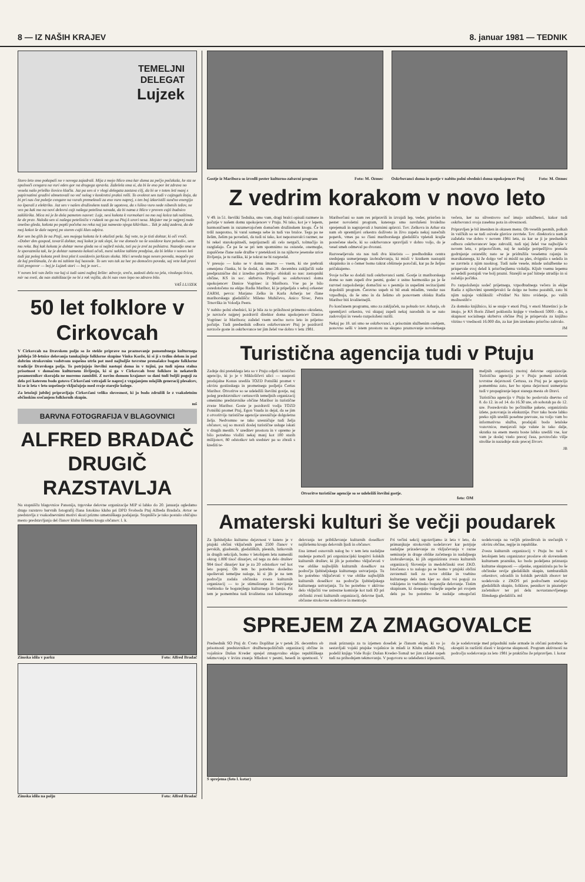8 — IZ NAŠIH KRAJEV 8. januar 1981 — TEDNIK
TEMELJNI
DELEGAT
Lujzek
Storo leto smo pokopali no v novega zajadrali. Mija z mojo Mico sma kar duma za pečjo počakala, ke sta se opulnoči cengara na vuri eden gor na drugega spravla. Zaželela sma si, da bi še eno por let zdrava no vesela našo prleško ilovico klačla. Jaz pa sen si v vlogi delegata zastava cilj, da bi se v toten leti manj s papirnatimi gradivi obmetovali no več nolog v konkretni praksi rešli. To ovokrot sen tudi v cajtngah šteja, da bi pri nas čez poletje cengare na vurah premeknoli za eno vuro naprej, s ten boj izkoristili sunčno energijo no šparali z elektriko. Jaz sen v našen družinskem tozdi že ugotova, da s hišno vuro nede nibenih težov, ne ven pa kak mo na novi delovni cajt našega petelina navada, da bi nama z Mico v proven cajti budnico zakikirika. Mica mi je že dola pameten nasvet: Lujz, nesi kokota k vurmohari no mo naj kolca tak naštima, ke de prav. Naloža sen si našega peteliniča v rukzok no ga na Ptuj k urori nesa. Mojster me je najprej malo smešno gleda, kokota po popki počoha no reka naj jaz namesto njega kikirikan... Tak je zdaj zadeva, da de moj kokot še dale naprej po storen cajti klun odpira.
Ker sen ba glih že na Ptuji, sen mojega kokota še k okulisti pela. Saj vete, to je tisti dohtar, ki oči vroči. »Dober den gospod, tovariš dohtar, moj kokot je tak slepi, ke vse domoče no še sosidove kure pohodi«, sem mu reka. Boj kak kokota je dohtar mene gleda no si najbrž misla, toti pa je zrel za psihiatra. Nazodjo sma se le sporazmila tak, ke je dohtar namesto kokoti očoli, meni nekšne tablete predpisa, da bi lehko v noven leti tudi jaz poleg kokota prek krez plot k sosidovin jarkican skoka. Mici seveda toga nesen poveda, mogoče pa de kaj preštimala, če do mi tablete kaj hasnole. To sen van tak za hec po domočen poveda, saj vete kak provi tisti pregovor — boj je Lujzek stori — boj je nori...
V noven leti van želin vse kaj si tudi sami najboj želite: zdrovje, srečo, zadosti dela no jela, vinskega švica, mir na sveti, da nan stabilizacije ne bi z rok vujšla, da bi nan vsen lepo no zdravo bilo.
VAŠ LUJZEK
50 let folklore v Cirkovcah
V Cirkovcah na Dravskem polju so že stekle priprave na praznovanje pomembnega kulturnega jubileja 50-letnice delovanja tamkajšnje folklorne skupine Vinko Korže, ki si ji s trdim delom in pod dobrim strokovnim vodstvom uspešno utrla pot med najboljše tovrstne prenašalce bogate folklorne tradicije Dravskega polja. To potrjujejo številni nastopi doma in v tujini, pa tudi njena stalna prisotnost v domačem kulturnem življenju, ki si ga v Cirkovcah brez folklore in nekaterih posameznikov skorajda ne moremo zamisliti. Z novim domom krajanov so dani tudi boljši pogoji za delo pri katerem bodo gotovo Cirkovčani vztrajali še naprej z vzgajanjem mlajših generacij plesalcev, ki se iz leta v leto uspešneje vključujejo med svoje starejše kolege.
Za letošnji jubilej pripravljajo Cirkovčani veliko slovesnost, ki jo bodo združili še z vsakoletnim občinskim srečanjem folklornih skupin.
mš
BARVNA FOTOGRAFIJA V BLAGOVNICI
ALFRED BRADAČ DRUGIČ RAZSTAVLJA
Na stopnišču blagovnice Panonija, trgovske delovne organizacije MIP si lahko do 20. januarja ogledamo drugo razstavo barvnih fotografij člana fotokino kluba pri DPD Svoboda Ptuj Alfreda Bradača. Avtor se predstavlja z vsakodnevnimi motivi skozi prizmo umetniškega podajanja. Stopnišče je tako postalo običajno mesto predstavljanja del članov kluba širšemu krogu občanov. l. k.
Zimska idila v parku Foto: Alfred Bradač
Zimska idila na polju Foto: Alfred Bradač
Gostje iz Maribora so izvedli pester kulturno-zabavni program Foto: M. Ozmec
Oskrbovanci doma in gostje v nabito polni obednici doma upokojencev Ptuj Foto: M. Ozmec
Z vedrim korakom v novo leto
V 49. in 51. številki Tednika, smo vam, dragi bralci opisali razmere in počutje v našem domu upokojencev v Ptuju. Ni tako, kot je v lepem, harmoničnem in razumevajočem domačem družinskem krogu. Če bi trdil nasprotno, bi varal samega sebe in tudi vas bralce. Tega pa ne želim, želim pa povedati, da tudi ni tako, kot nepoznavalci razmer, ne bi rekel starokopitneži, neprijazneži ali celo nergači, tolmačijo in razglašajo. Če pa še se pri tem spomnimo na ostarele, onemogle, zapuščene člane naše družbe v preteklosti in na njihove jesenske urice življenja, je tu razlika, ki je tokrat ne bi razpredal.
V presojo — kako se v domu imamo — vsem, ki ste prebrali omenjena članka, bi še dodal, da smo 29. decembra zaključili naše predpraznične dni z izredno prireditvijo: obiskali so nas: zastopniki občine, KS in soc. skrbstva. Prispeli so oskrbovanci doma upokojencev Danice Vogrinec iz Maribora. Vse pa je bilo osredotočeno na ekipo Radia Maribor, ki je pripeljala s seboj orkester ZARM, pevca: Marjano Zelko in Karla Arherja ter člane mariborskega gledališča: Mileno Muhičevo, Anico Sivec, Petra Trnovška in Volodja Peera.
V nabito polni obednici, ki je bila za to priložnost primerno okrašena, je navzoče najprej pozdravil direktor doma upokojencev Danice Vogrinec iz Maribora; zaželel vsem srečno novo leto in prijetno počutje. Tudi predsednik odbora oskrbovancev Ptuj je pozdravil navzoče goste in oskrbovance ter jim želel vse dobro v letu 1981.
Mariborčani so nam res pripravili in izvajali lep, veder, prisrčen in pester novoletni program, katerega smo navdušeni hvaležno sprejemali in nagrajevali z burnimi aplavzi. Tov. Zelkova in Arhar sta nam ob spremljavi orkestra doživeto in živo zapela nekaj narečnih popevk, vmes pa so člani mariborskega gledališča vpletali krajše posrečene skeče, ki so oskrbovance spravljali v dobro voljo, da je vesel smeh odmeval po dvorani.
Razveseljevala sta nas tudi dva kitarista — predhodnika centra srednjega usmerjenega izobraževanja, ki misli v kratkem nastopiti skupinsko in o čemer bomo takrat obširneje poročali, kar pa že željno pričakujemo.
Svoje točke so dodali tudi oskrbovanci sami. Gostje iz mariborskega doma so nam zapeli dve pesmi, godec z ustno harmoniko pa je še razvnel razpoloženje; domačini so s pesmijo in uspelimi recitacijami dopolnili program. Čeravno uspeh ni bil enak mladim, vendar nas vzpodbuja, da še smo in da želimo ob ponovnem obisku Radia Maribor biti kvalitetnejši.
Po končanem programu, smo za zaključek, na pobudo tov. Arharja, ob spremljavi orkestra, vsi skupaj zapeli nekaj narodnih in se nato zadovoljni in veselo razpoloženi razšli.
Nekaj po 18. uri smo se oskrbovanci, s prisotnim službenim osebjem, ponovno sešli v istem prostoru na skupno praznovanje novoletnega večera, ker na silvestrovo noč imajo uslužbenci, kakor tudi oskrbovanci svoja zasebna pota in obveznosti.
Pripravljen je bil imeniten in okusen menu. Ob veselih pesmih, polkah in valčkih so se tudi osivele glavice zavrtele. Tov. direktorica nam je zaželela vse dobro v novem 1981 letu, za kar se ji je predsednik odbora oskrbovancev lepo zahvalil, tudi njej želel vse najboljše v novem letu, s priporočilom, naj še nadalje potrpežljivo prenaša godrnjanje ostarelih; nato se je pridružila veselemu rajanju in marsikaterega, ki že dolgo več ni mislil na ples, dvignila s sedeža in se zavrtela z njim naokrog. Tudi naše vesele, mlade uslužbenke so prispevale svoj delež k prisrčnejšemu vzdušju. Kljub vsemu lepemu so sedeži postajali vse bolj prazni. Starejši se pač hitreje utrudijo in si zaželijo počitka.
Po razpoloženju sodeč prijetnega, vzpodbudnega večera in ekipe Radia z njihovimi spremljevalci še dolgo ne bomo pozabili, zato bi njim najraje vzkliknili: »Pridite! Na hitro svidenje, po vaših možnostih!«
Za domsko knjižnico, ki se snuje v enoti Ptuj, v enoti Muretinci jo že imajo, je KS Boris Ziherl poklonila knjige v vrednosti 5000.- din, a skupnost socialnega skrbstva občine Ptuj je prispevala za knjižno vitrino v vrednosti 16.000 din, za kar jim izrekamo prisrčno zahvalo.
JM
Turistična agencija tudi v Ptuju
Zadnje dni preteklega leta so v Ptuju odprli turistično agencijo, ki jo je v Miklošičevi ulici — nasproti prodajalne Konus uredila TOZD Potniški promet v okviru gostinskega in prometnega podjetja Certus Maribor. Otvoritve so se udeležili številni gostje, naj poleg predstavnikov certusovih temeljnih organizacij omenimo predstavnike občine Maribor in turistične zveze Maribor. Goste je pozdravil vodja TOZD Potniški promet Ptuj, Egon Vauda in dejal, da se jim z otvoritvijo turistične agencije uresničuje dolgoletna želja. Nedvomno se tako uresničuje tudi želja občanov, saj so morali doslej turistične usluge iskati v drugih mestih. V ureditev prostora in v opremo je bilo potrebno vložiti nekaj manj kot 100 starih milijonov, 80 odstotkov teh sredstev pa so zbrali s krediti te-
Otvoritve turistične agencije so se udeležili številni gostje.
foto: OM
meljnih organizacij znotraj delovne organizacije. Turistična agencija je v Ptuju pomeni začetek tovrstne dejavnosti Certusa, za Ptuj pa je agencija pomembna zato, ker bo njena dejavnost usmerjena tudi v propagiranje lepot starega mesta ob Dravi.
Turistična agencija v Ptuju bo poslovala dnevno od 8. do 12. in od 14. do 16.30 ure, ob sobotah pa do 12. ure. Posredovala bo počitniške pakete, organizirala izlete, potovanja in ekskurzije. Prav tako boste lahko preko njih uredili posebne prevoze, na voljo vam bo informativna služba, prodajali bodo letalske vozovnice, menjavali tuje valute in tako dalje, skratka na enem mestu boste lahko uredili vse, kar vam je doslej vzelo precej časa, povzročalo višje stroške in nazadnje stalo precej živcev.
JB
Amaterski kulturi še večji poudarek
Za ljubiteljsko kulturno dejavnost v katero je v ptujski občini vključenih prek 2500 članov v pevskih, glasbenih, gledaliških, plesnih, lutkovnih in drugih sekcijah, bomo v letošnjem letu namenili okrog 1.800 tisoč dinarjev, od tega za delo društev 984 tisoč dinarjev kar je za 20 odstotkov več kot leto poprej. Ob tem bo potrebno dosledno upoštevati temeljne naloge, ki si jih je na tem področju zadala občinska zveza kulturnih organizacij — to je stimuliranje in razvijanje vsebinsko še bogatejšega kulturnega življenja. Pri tem je pomembna tudi kvalitetna rast kulturnega delovanja ter približevanje kulturnih dosežkov najširšemu krogu delovnih ljudi in občanov.
Ena izmed osnovnih nalog bo v tem letu nadaljne nudenje pomoči pri organizacijski krepitvi šolskih kulturnih društev, ki jih je potrebno vključevati v vse oblike najboljših kulturnih dosežkov na področju ljubiteljskega kulturnega ustvarjanja. Tu bo potrebno vključevati v vse oblike najboljših kulturnih dosežkov na področju ljubiteljskega kulturnega ustvarjanja. Tu bo potrebno v aktivno delo vključiti vse ustrezne komisije kot tudi IO pri občinski zvezi kulturnih organizacij, delovne ljudi, občasne strokovne sodelavce in mentorje.
Pri večini sekcij ugotavljamo iz leta v leto, da primanjkuje strokovnih sodelavcev kar potrjuje nadaljne prizadevanje za vključevanja v razne seminarje in druge oblike začetnega in nadaljnega izobraževanja, ki jih organizirata zveza kulturnih organizacij Slovenije in medobčinski svet ZKO. Istočasno s to nalogo pa se bomo v ptujski občini zavzemali tudi za nove oblike in vsebino kulturnega dela tam kjer so dani vsi pogoji za vsklajeno in vsebinsko bogatejše delovanje. Tistim skupinam, ki dosegajo vidnejše uspehe pri svojem delu pa bo potrebno še nadalje omogočati sodelovanja na večjih prireditvah in srečanjih v okviru občine, regije in republike.
Zveza kulturnih organizacij v Ptuju bo tudi v letošnjem letu organizator proslave ob slovenskem kulturnem prazniku, ko bodo podeljena priznanja kulturne skupnosti — oljenke, organizirala pa bo še občinske revije gledaliških skupin, tamburaških orkestrov, odraslih in šolskih pevskih zborov ter sodelovala z ZKOS pri področnem srečanju gledaliških skupin, folklore, pesnikov in pisateljev začetnikov ter pri delu novustanovljenega filmskega gledališča. mš
SPREJEM ZA ZMAGOVALCE
Predsednik SO Ptuj dr. Cveto Doplihar je v petek 26. decembra ob prisotnosti predstavnikov družbenopolitičnih organizacij občine in vojašnice Dušan Kveder sprejel zmagovalno ekipo republiškega tekmovanja v kvizu znanja Mladost v pesmi, besedi in spretnosti. V znak priznanja za ta izjemen dosežek je članom ekipe, ki so jo sestavljali vojaki ptujske vojašnice in mladi iz Kluba mladih Ptuj, podelil knjigo Vide Rojic Dušan Kveder-Tomaž ter jim zaželel uspeh tudi na prihodnjem tekmovanju. V pogovoru so udeleženci izpostavili, da je sodelovanje med pripadniki naše armade in občani potrebno še okrepiti in razširiti zlasti v krajevne skupnosti. Program aktivnosti na področju sodelovanja za leto 1981 je praktično že pripravljen. l. kotar
S sprejema (foto l. kotar)